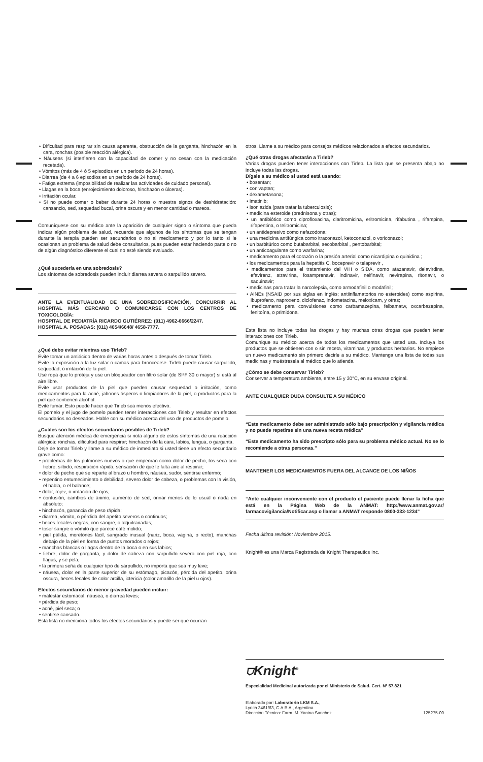• Dificultad para respirar sin causa aparente, obstrucción de la garganta, hinchazón en la cara, ronchas (posible reacción alérgica).
• Náuseas (si interfieren con la capacidad de comer y no cesan con la medicación recetada).
• Vómitos (más de 4 ó 5 episodios en un período de 24 horas).
• Diarrea (de 4 a 6 episodios en un período de 24 horas).
• Fatiga extrema (imposibilidad de realizar las actividades de cuidado personal).
• Llagas en la boca (enrojecimiento doloroso, hinchazón o úlceras).
• Irritación ocular.
• Si no puede comer o beber durante 24 horas o muestra signos de deshidratación: cansancio, sed, sequedad bucal, orina oscura y en menor cantidad o mareos.
Comuníquese con su médico ante la aparición de cualquier signo o síntoma que pueda indicar algún problema de salud, recuerde que algunos de los síntomas que se tengan durante la terapia pueden ser secundarios o no al medicamento y por lo tanto si le ocasionan un problema de salud debe consultarlos, pues pueden estar haciendo parte o no de algún diagnóstico diferente el cual no esté siendo evaluado.
¿Qué sucedería en una sobredosis?
Los síntomas de sobredosis pueden incluir diarrea severa o sarpullido severo.
ANTE LA EVENTUALIDAD DE UNA SOBREDOSIFICACIÓN, CONCURRIR AL HOSPITAL MÁS CERCANO O COMUNICARSE CON LOS CENTROS DE TOXICOLOGÍA:
HOSPITAL DE PEDIATRÍA RICARDO GUTIÉRREZ: (011) 4962-6666/2247.
HOSPITAL A. POSADAS: (011) 4654/6648/ 4658-7777.
¿Qué debo evitar mientras uso Tirleb?
Evite tomar un antiácido dentro de varias horas antes o después de tomar Tirleb.
Evite la exposición a la luz solar o camas para broncearse. Tirleb puede causar sarpullido, sequedad, o irritación de la piel.
Use ropa que lo proteja y use un bloqueador con filtro solar (de SPF 30 o mayor) si está al aire libre.
Evite usar productos de la piel que pueden causar sequedad o irritación, como medicamentos para la acné, jabones ásperos o limpiadores de la piel, o productos para la piel que contienen alcohol.
Evite fumar. Esto puede hacer que Tirleb sea menos efectivo.
El pomelo y el jugo de pomelo pueden tener interacciones con Tirleb y resultar en efectos secundarios no deseados. Hable con su médico acerca del uso de productos de pomelo.
¿Cuáles son los efectos secundarios posibles de Tirleb?
Busque atención médica de emergencia si nota alguno de estos síntomas de una reacción alérgica: ronchas, dificultad para respirar; hinchazón de la cara, labios, lengua, o garganta.
Deje de tomar Tirleb y llame a su médico de inmediato si usted tiene un efecto secundario grave como:
• problemas de los pulmones nuevos o que empeoran como dolor de pecho, tos seca con fiebre, silbido, respiración rápida, sensación de que le falta aire al respirar;
• dolor de pecho que se reparte al brazo u hombro, náusea, sudor, sentirse enfermo;
• repentino entumecimiento o debilidad, severo dolor de cabeza, o problemas con la visión, el habla, o el balance;
• dolor, rojez, o irritación de ojos;
• confusión, cambios de ánimo, aumento de sed, orinar menos de lo usual o nada en absoluto;
• hinchazón, ganancia de peso rápida;
• diarrea, vómito, o pérdida del apetito severos o continuos;
• heces fecales negras, con sangre, o alquitranadas;
• toser sangre o vómito que parece café molido;
• piel pálida, moretones fácil, sangrado inusual (nariz, boca, vagina, o recto), manchas debajo de la piel en forma de puntos morados o rojos;
• manchas blancas o llagas dentro de la boca o en sus labios;
• fiebre, dolor de garganta, y dolor de cabeza con sarpullido severo con piel roja, con llagas, y se pela;
• la primera seña de cualquier tipo de sarpullido, no importa que sea muy leve;
• náusea, dolor en la parte superior de su estómago, picazón, pérdida del apetito, orina oscura, heces fecales de color arcilla, ictericia (color amarillo de la piel u ojos).
Efectos secundarios de menor gravedad pueden incluir:
• malestar estomacal, náusea, o diarrea leves;
• pérdida de peso;
• acné, piel seca; o
• sentirse cansado.
Esta lista no menciona todos los efectos secundarios y puede ser que ocurran
otros. Llame a su médico para consejos médicos relacionados a efectos secundarios.
¿Qué otras drogas afectarán a Tirleb?
Varias drogas pueden tener interacciones con Tirleb. La lista que se presenta abajo no incluye todas las drogas.
Dígale a su médico si usted está usando:
• bosentan;
• conivaptan;
• dexametasona;
• imatinib;
• isoniazida (para tratar la tuberculosis);
• medicina esteroide (prednisona y otras);
• un antibiótico como ciprofloxacina, claritromicina, eritromicina, rifabutina , rifampina, rifapentina, o telitromicina;
• un antidepresivo como nefazodona;
• una medicina antifúngica como itraconazol, ketoconazol, o voriconazol;
• un barbitúrico como butabarbital, secobarbital , pentobarbital;
• un anticoagulante como warfarina;
• medicamento para el corazón o la presión arterial como nicardipina o quinidina ;
• los medicamentos para la hepatitis C, boceprevir o telaprevir ,
• medicamentos para el tratamiento del VIH o SIDA, como atazanavir, delavirdina, efavirenz, atravirina, fosamprenavir, indinavir, nelfinavir, nevirapina, ritonavir, o saquinavir;
• medicinas para tratar la narcolepsia, como armodafinil o modafinil;
• AINEs (NSAID por sus siglas en Inglés; antiinflamatorios no esteroides) como aspirina, ibuprofeno, naproxeno, diclofenac, indometacina, meloxicam, y otras;
• medicamento para convulsiones como carbamazepina, felbamatw, oxcarbazepina, fenitoína, o primidona.
Esta lista no incluye todas las drogas y hay muchas otras drogas que pueden tener interacciones con Tirleb.
Comunique su médico acerca de todos los medicamentos que usted usa. Incluya los productos que se obtienen con o sin receta, vitaminas, y productos herbarios. No empiece un nuevo medicamento sin primero decirle a su médico. Mantenga una lista de todas sus medicinas y muéstresela al médico que lo atienda.
¿Cómo se debe conservar Tirleb?
Conservar a temperatura ambiente, entre 15 y 30°C, en su envase original.
ANTE CUALQUIER DUDA CONSULTE A SU MÉDICO
“Este medicamento debe ser administrado sólo bajo prescripción y vigilancia médica y no puede repetirse sin una nueva receta médica”
“Este medicamento ha sido prescripto sólo para su problema médico actual. No se lo recomiende a otras personas.”
MANTENER LOS MEDICAMENTOS FUERA DEL ALCANCE DE LOS NIÑOS
“Ante cualquier inconveniente con el producto el paciente puede llenar la ficha que está en la Página Web de la ANMAT: http://www.anmat.gov.ar/ farmacovigilancia/Notificar.asp o llamar a ANMAT responde 0800-333-1234”
Fecha última revisión: Noviembre 2015.
Knight® es una Marca Registrada de Knight Therapeutics Inc.
⛉Knight<sup>®</sup>
Especialidad Medicinal autorizada por el Ministerio de Salud. Cert. Nº 57.821
Elaborado por: Laboratorio LKM S.A.,
Lynch 3461/63, C.A.B.A., Argentina.
Dirección Técnica: Farm. M. Yanina Sanchez. 125275-00